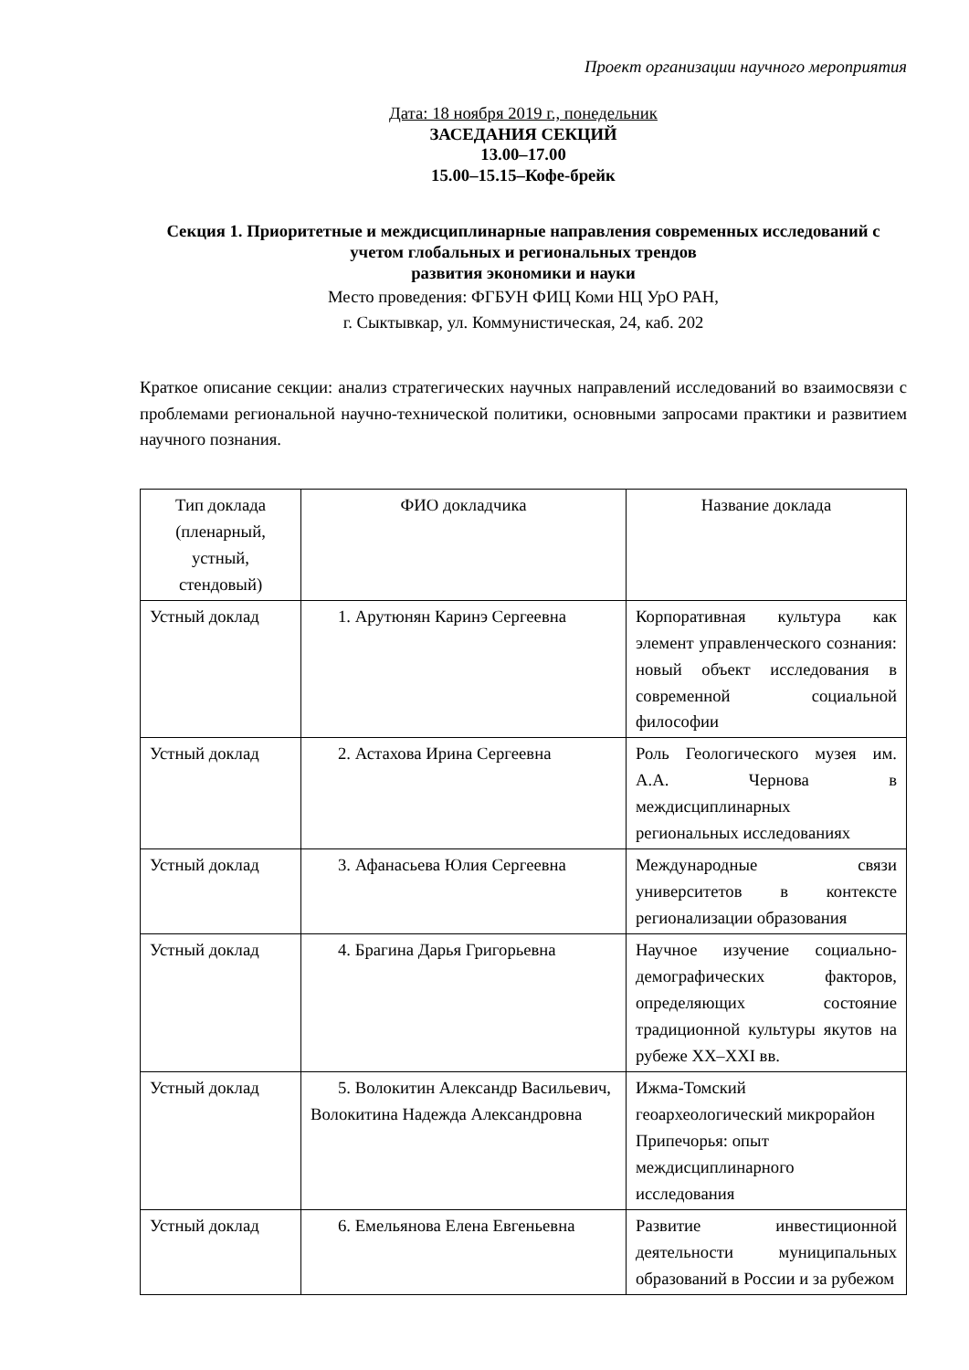Проект организации научного мероприятия
Дата: 18 ноября 2019 г., понедельник
ЗАСЕДАНИЯ СЕКЦИЙ
13.00–17.00
15.00–15.15–Кофе-брейк
Секция 1. Приоритетные и междисциплинарные направления современных исследований с учетом глобальных и региональных трендов
развития экономики и науки
Место проведения: ФГБУН ФИЦ Коми НЦ УрО РАН,
г. Сыктывкар, ул. Коммунистическая, 24, каб. 202
Краткое описание секции: анализ стратегических научных направлений исследований во взаимосвязи с проблемами региональной научно-технической политики, основными запросами практики и развитием научного познания.
| Тип доклада (пленарный, устный, стендовый) | ФИО докладчика | Название доклада |
| --- | --- | --- |
| Устный доклад | 1. Арутюнян Каринэ Сергеевна | Корпоративная культура как элемент управленческого сознания: новый объект исследования в современной социальной философии |
| Устный доклад | 2. Астахова Ирина Сергеевна | Роль Геологического музея им. А.А. Чернова в междисциплинарных региональных исследованиях |
| Устный доклад | 3. Афанасьева Юлия Сергеевна | Международные связи университетов в контексте регионализации образования |
| Устный доклад | 4. Брагина Дарья Григорьевна | Научное изучение социально-демографических факторов, определяющих состояние традиционной культуры якутов на рубеже XX–XXI вв. |
| Устный доклад | 5. Волокитин Александр Васильевич, Волокитина Надежда Александровна | Ижма-Томский геоархеологический микрорайон Припечорья: опыт междисциплинарного исследования |
| Устный доклад | 6. Емельянова Елена Евгеньевна | Развитие инвестиционной деятельности муниципальных образований в России и за рубежом |